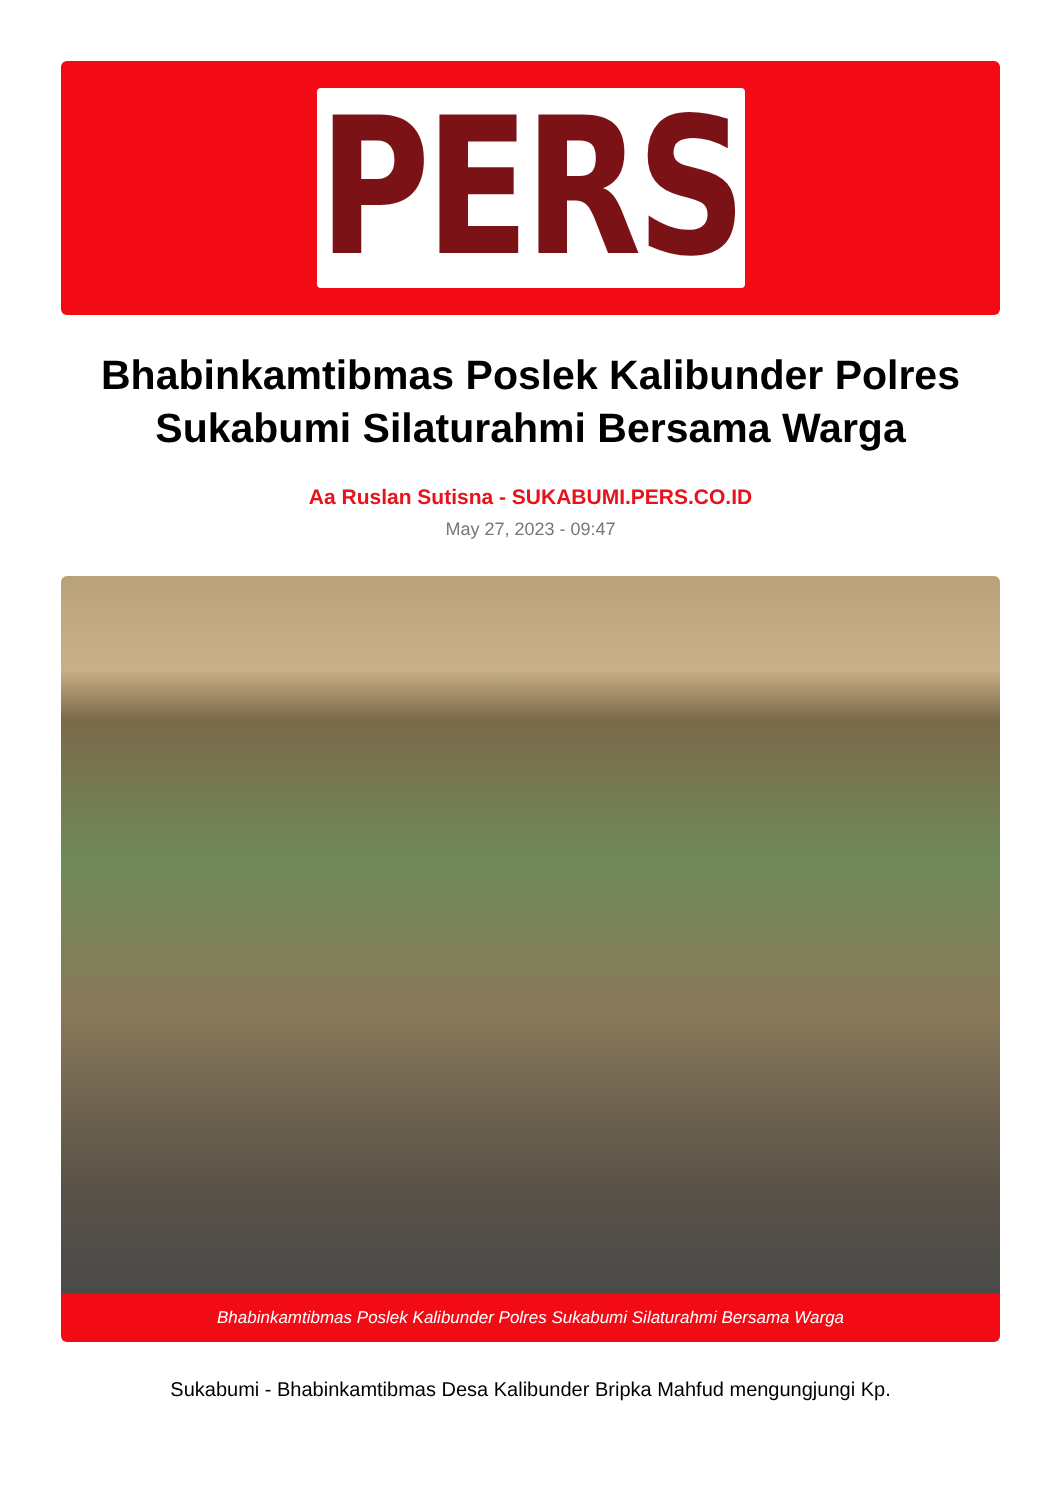PERS
Bhabinkamtibmas Poslek Kalibunder Polres Sukabumi Silaturahmi Bersama Warga
Aa Ruslan Sutisna - SUKABUMI.PERS.CO.ID
May 27, 2023 - 09:47
Bhabinkamtibmas Poslek Kalibunder Polres Sukabumi Silaturahmi Bersama Warga
Sukabumi - Bhabinkamtibmas Desa Kalibunder Bripka Mahfud mengungjungi Kp.